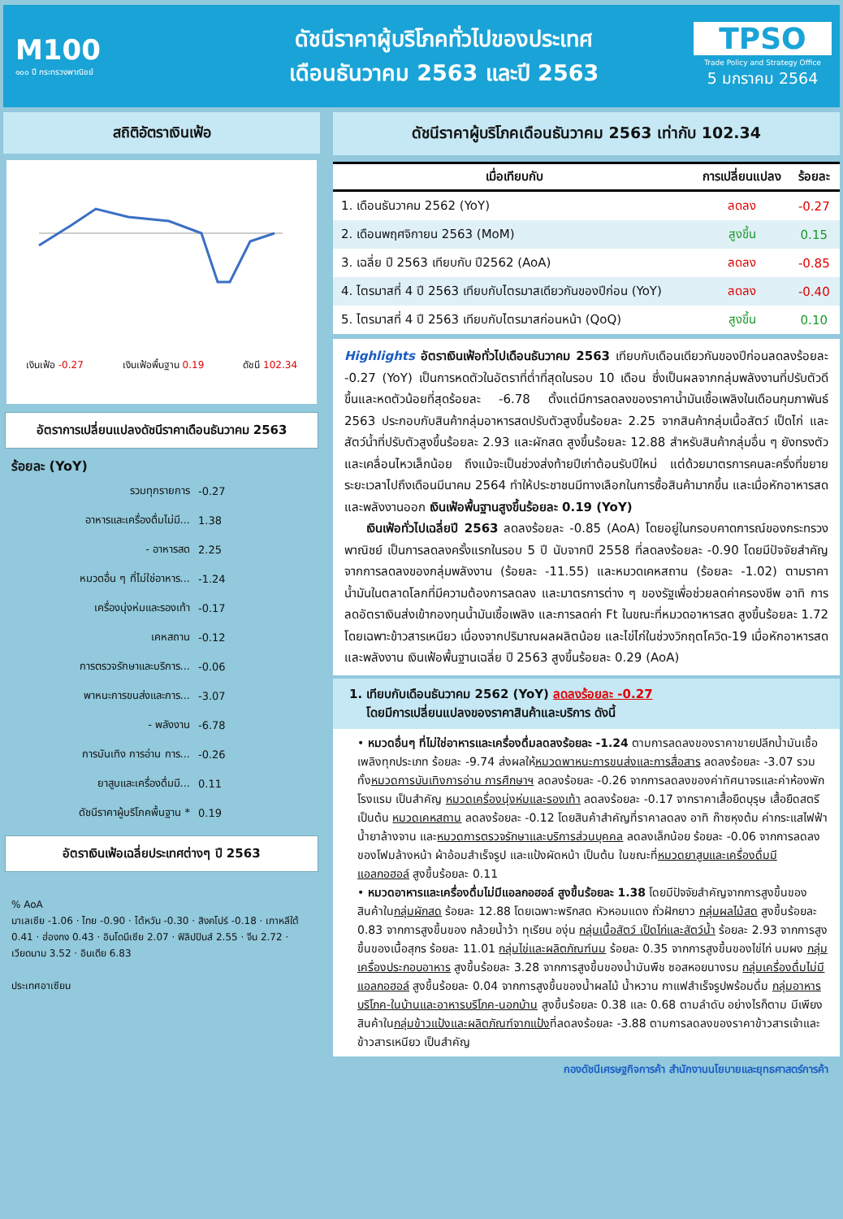M100
๑๐๐ ปี กระทรวงพาณิชย์
ดัชนีราคาผู้บริโภคทั่วไปของประเทศ
เดือนธันวาคม 2563 และปี 2563
TPSO
Trade Policy and Strategy Office
5 มกราคม 2564
สถิติอัตราเงินเฟ้อ
เงินเฟ้อ -0.27 เงินเฟ้อพื้นฐาน 0.19 ดัชนี 102.34
อัตราการเปลี่ยนแปลงดัชนีราคาเดือนธันวาคม 2563
ร้อยละ (YoY)
รวมทุกรายการ -0.27
อาหารและเครื่องดื่มไม่มี... 1.38
- อาหารสด 2.25
หมวดอื่น ๆ ที่ไม่ใช่อาหาร... -1.24
เครื่องนุ่งห่มและรองเท้า -0.17
เคหสถาน -0.12
การตรวจรักษาและบริการ... -0.06
พาหนะการขนส่งและการ... -3.07
- พลังงาน -6.78
การบันเทิง การอ่าน การ... -0.26
ยาสูบและเครื่องดื่มมี... 0.11
ดัชนีราคาผู้บริโภคพื้นฐาน * 0.19
อัตราเงินเฟ้อเฉลี่ยประเทศต่างๆ ปี 2563
% AoA
มาเลเซีย -1.06 · ไทย -0.90 · ไต้หวัน -0.30 · สิงคโปร์ -0.18 · เกาหลีใต้ 0.41 · ฮ่องกง 0.43 · อินโดนีเซีย 2.07 · ฟิลิปปินส์ 2.55 · จีน 2.72 · เวียดนาม 3.52 · อินเดีย 6.83
ประเทศอาเซียน
ดัชนีราคาผู้บริโภคเดือนธันวาคม 2563 เท่ากับ 102.34
| เมื่อเทียบกับ | การเปลี่ยนแปลง | ร้อยละ |
| --- | --- | --- |
| 1. เดือนธันวาคม 2562 (YoY) | ลดลง | -0.27 |
| 2. เดือนพฤศจิกายน 2563 (MoM) | สูงขึ้น | 0.15 |
| 3. เฉลี่ย ปี 2563 เทียบกับ ปี2562 (AoA) | ลดลง | -0.85 |
| 4. ไตรมาสที่ 4 ปี 2563 เทียบกับไตรมาสเดียวกันของปีก่อน (YoY) | ลดลง | -0.40 |
| 5. ไตรมาสที่ 4 ปี 2563 เทียบกับไตรมาสก่อนหน้า (QoQ) | สูงขึ้น | 0.10 |
Highlights อัตราเงินเฟ้อทั่วไปเดือนธันวาคม 2563 เทียบกับเดือนเดียวกันของปีก่อนลดลงร้อยละ -0.27 (YoY) เป็นการหดตัวในอัตราที่ต่ำที่สุดในรอบ 10 เดือน ซึ่งเป็นผลจากกลุ่มพลังงานที่ปรับตัวดีขึ้นและหดตัวน้อยที่สุดร้อยละ -6.78 ตั้งแต่มีการลดลงของราคาน้ำมันเชื้อเพลิงในเดือนกุมภาพันธ์ 2563 ประกอบกับสินค้ากลุ่มอาหารสดปรับตัวสูงขึ้นร้อยละ 2.25 จากสินค้ากลุ่มเนื้อสัตว์ เป็ดไก่ และสัตว์น้ำที่ปรับตัวสูงขึ้นร้อยละ 2.93 และผักสด สูงขึ้นร้อยละ 12.88 สำหรับสินค้ากลุ่มอื่น ๆ ยังทรงตัวและเคลื่อนไหวเล็กน้อย ถึงแม้จะเป็นช่วงส่งท้ายปีเก่าต้อนรับปีใหม่ แต่ด้วยมาตรการคนละครึ่งที่ขยายระยะเวลาไปถึงเดือนมีนาคม 2564 ทำให้ประชาชนมีทางเลือกในการซื้อสินค้ามากขึ้น และเมื่อหักอาหารสดและพลังงานออก เงินเฟ้อพื้นฐานสูงขึ้นร้อยละ 0.19 (YoY)
เงินเฟ้อทั่วไปเฉลี่ยปี 2563 ลดลงร้อยละ -0.85 (AoA) โดยอยู่ในกรอบคาดการณ์ของกระทรวงพาณิชย์ เป็นการลดลงครั้งแรกในรอบ 5 ปี นับจากปี 2558 ที่ลดลงร้อยละ -0.90 โดยมีปัจจัยสำคัญจากการลดลงของกลุ่มพลังงาน (ร้อยละ -11.55) และหมวดเคหสถาน (ร้อยละ -1.02) ตามราคาน้ำมันในตลาดโลกที่มีความต้องการลดลง และมาตรการต่าง ๆ ของรัฐเพื่อช่วยลดค่าครองชีพ อาทิ การลดอัตราเงินส่งเข้ากองทุนน้ำมันเชื้อเพลิง และการลดค่า Ft ในขณะที่หมวดอาหารสด สูงขึ้นร้อยละ 1.72 โดยเฉพาะข้าวสารเหนียว เนื่องจากปริมาณผลผลิตน้อย และไข่ไก่ในช่วงวิกฤตโควิด-19 เมื่อหักอาหารสดและพลังงาน เงินเฟ้อพื้นฐานเฉลี่ย ปี 2563 สูงขึ้นร้อยละ 0.29 (AoA)
1. เทียบกับเดือนธันวาคม 2562 (YoY) ลดลงร้อยละ -0.27
โดยมีการเปลี่ยนแปลงของราคาสินค้าและบริการ ดังนี้
• หมวดอื่นๆ ที่ไม่ใช่อาหารและเครื่องดื่มลดลงร้อยละ -1.24 ตามการลดลงของราคาขายปลีกน้ำมันเชื้อเพลิงทุกประเภท ร้อยละ -9.74 ส่งผลให้หมวดพาหนะการขนส่งและการสื่อสาร ลดลงร้อยละ -3.07 รวมทั้งหมวดการบันเทิงการอ่าน การศึกษาฯ ลดลงร้อยละ -0.26 จากการลดลงของค่าทัศนาจรและค่าห้องพักโรงแรม เป็นสำคัญ หมวดเครื่องนุ่งห่มและรองเท้า ลดลงร้อยละ -0.17 จากราคาเสื้อยืดบุรุษ เสื้อยืดสตรี เป็นต้น หมวดเคหสถาน ลดลงร้อยละ -0.12 โดยสินค้าสำคัญที่ราคาลดลง อาทิ ก๊าซหุงต้ม ค่ากระแสไฟฟ้า น้ำยาล้างจาน และหมวดการตรวจรักษาและบริการส่วนบุคคล ลดลงเล็กน้อย ร้อยละ -0.06 จากการลดลงของโฟมล้างหน้า ผ้าอ้อมสำเร็จรูป และแป้งผัดหน้า เป็นต้น ในขณะที่หมวดยาสูบและเครื่องดื่มมีแอลกอฮอล์ สูงขึ้นร้อยละ 0.11
• หมวดอาหารและเครื่องดื่มไม่มีแอลกอฮอล์ สูงขึ้นร้อยละ 1.38 โดยมีปัจจัยสำคัญจากการสูงขึ้นของสินค้าในกลุ่มผักสด ร้อยละ 12.88 โดยเฉพาะพริกสด หัวหอมแดง ถั่วฝักยาว กลุ่มผลไม้สด สูงขึ้นร้อยละ 0.83 จากการสูงขึ้นของ กล้วยน้ำว้า ทุเรียน องุ่น กลุ่มเนื้อสัตว์ เป็ดไก่และสัตว์น้ำ ร้อยละ 2.93 จากการสูงขึ้นของเนื้อสุกร ร้อยละ 11.01 กลุ่มไข่และผลิตภัณฑ์นม ร้อยละ 0.35 จากการสูงขึ้นของไข่ไก่ นมผง กลุ่มเครื่องประกอบอาหาร สูงขึ้นร้อยละ 3.28 จากการสูงขึ้นของน้ำมันพืช ซอสหอยนางรม กลุ่มเครื่องดื่มไม่มีแอลกอฮอล์ สูงขึ้นร้อยละ 0.04 จากการสูงขึ้นของน้ำผลไม้ น้ำหวาน กาแฟสำเร็จรูปพร้อมดื่ม กลุ่มอาหารบริโภค-ในบ้านและอาหารบริโภค-นอกบ้าน สูงขึ้นร้อยละ 0.38 และ 0.68 ตามลำดับ อย่างไรก็ตาม มีเพียงสินค้าในกลุ่มข้าวแป้งและผลิตภัณฑ์จากแป้งที่ลดลงร้อยละ -3.88 ตามการลดลงของราคาข้าวสารเจ้าและข้าวสารเหนียว เป็นสำคัญ
กองดัชนีเศรษฐกิจการค้า สำนักงานนโยบายและยุทธศาสตร์การค้า